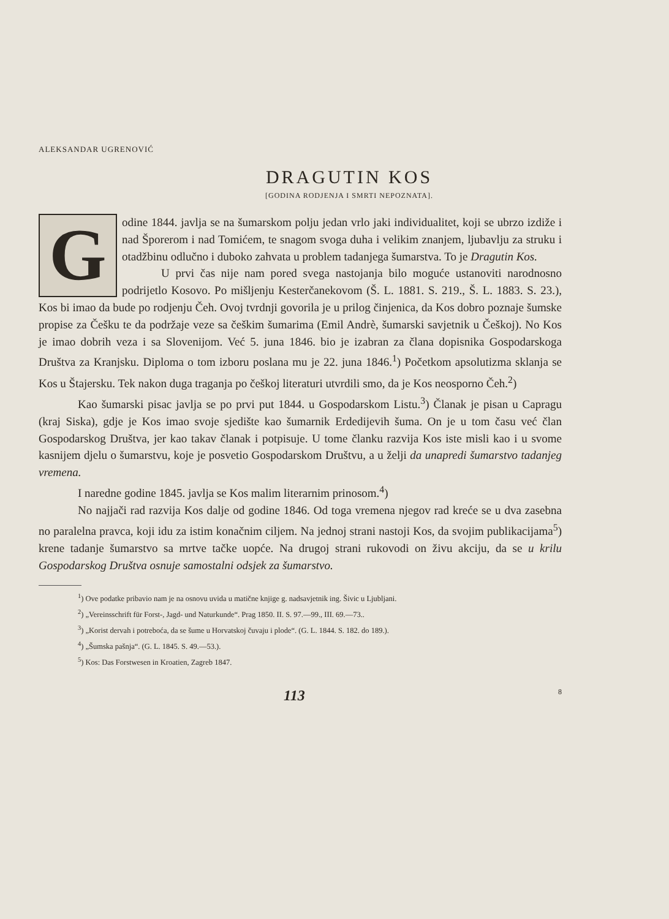ALEKSANDAR UGRENOVIĆ
DRAGUTIN KOS
[GODINA RODJENJA I SMRTI NEPOZNATA].
Godine 1844. javlja se na šumarskom polju jedan vrlo jaki individualitet, koji se ubrzo izdiže i nad Šporerom i nad Tomićem, te snagom svoga duha i velikim znanjem, ljubavlju za struku i otadžbinu odlučno i duboko zahvata u problem tadanjega šumarstva. To je Dragutin Kos.
U prvi čas nije nam pored svega nastojanja bilo moguće ustanoviti narodnosno podrijetlo Kosovo. Po mišljenju Kesterčanekovom (Š. L. 1881. S. 219., Š. L. 1883. S. 23.), Kos bi imao da bude po rodjenju Čeh. Ovoj tvrdnji govorila je u prilog činjenica, da Kos dobro poznaje šumske propise za Češku te da podržaje veze sa češkim šumarima (Emil Andrè, šumarski savjetnik u Češkoj). No Kos je imao dobrih veza i sa Slovenijom. Već 5. juna 1846. bio je izabran za člana dopisnika Gospodarskoga Društva za Kranjsku. Diploma o tom izboru poslana mu je 22. juna 1846.<sup>1</sup>) Početkom apsolutizma sklanja se Kos u Štajersku. Tek nakon duga traganja po češkoj literaturi utvrdili smo, da je Kos neosporno Čeh.<sup>2</sup>)
Kao šumarski pisac javlja se po prvi put 1844. u Gospodarskom Listu.<sup>3</sup>) Članak je pisan u Capragu (kraj Siska), gdje je Kos imao svoje sjedište kao šumarnik Erdedijevih šuma. On je u tom času već član Gospodarskog Društva, jer kao takav članak i potpisuje. U tome članku razvija Kos iste misli kao i u svome kasnijem djelu o šumarstvu, koje je posvetio Gospodarskom Društvu, a u želji da unapredi šumarstvo tadanjeg vremena.
I naredne godine 1845. javlja se Kos malim literarnim prinosom.<sup>4</sup>)
No najjači rad razvija Kos dalje od godine 1846. Od toga vremena njegov rad kreće se u dva zasebna no paralelna pravca, koji idu za istim konačnim ciljem. Na jednoj strani nastoji Kos, da svojim publikacijama<sup>5</sup>) krene tadanje šumarstvo sa mrtve tačke uopće. Na drugoj strani rukovodi on živu akciju, da se u krilu Gospodarskog Društva osnuje samostalni odsjek za šumarstvo.
<sup>1</sup>) Ove podatke pribavio nam je na osnovu uvida u matične knjige g. nadsavjetnik ing. Šivic u Ljubljani.
<sup>2</sup>) „Vereinsschrift für Forst-, Jagd- und Naturkunde“. Prag 1850. II. S. 97.—99., III. 69.—73..
<sup>3</sup>) „Korist dervah i potreboća, da se šume u Horvatskoj čuvaju i plode“. (G. L. 1844. S. 182. do 189.).
<sup>4</sup>) „Šumska pašnja“. (G. L. 1845. S. 49.—53.).
<sup>5</sup>) Kos: Das Forstwesen in Kroatien, Zagreb 1847.
113 8